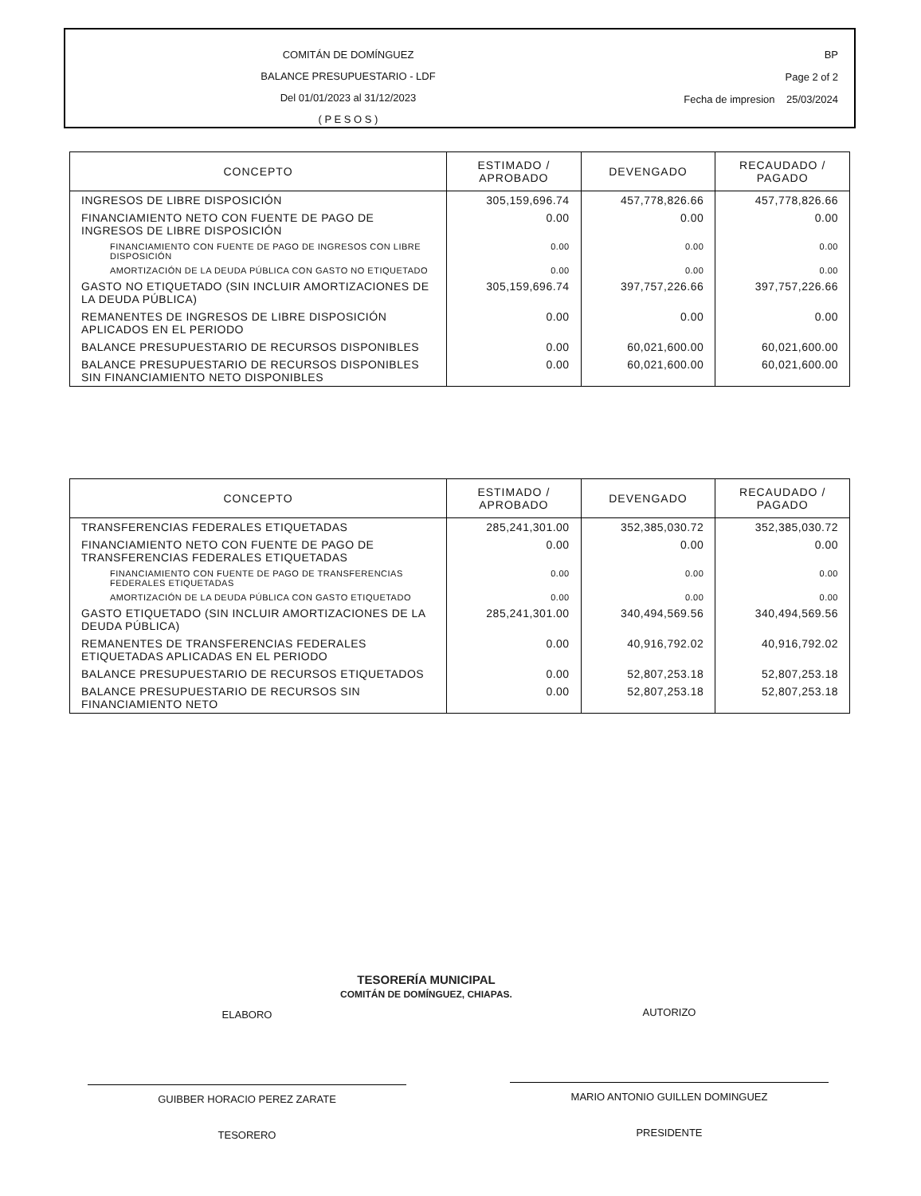COMITÁN DE DOMÍNGUEZ
BALANCE PRESUPUESTARIO - LDF
Del 01/01/2023 al 31/12/2023
( P E S O S )
BP
Page 2 of 2
Fecha de impresion 25/03/2024
| CONCEPTO | ESTIMADO / APROBADO | DEVENGADO | RECAUDADO / PAGADO |
| --- | --- | --- | --- |
| INGRESOS DE LIBRE DISPOSICIÓN | 305,159,696.74 | 457,778,826.66 | 457,778,826.66 |
| FINANCIAMIENTO NETO CON FUENTE DE PAGO DE INGRESOS DE LIBRE DISPOSICIÓN | 0.00 | 0.00 | 0.00 |
| FINANCIAMIENTO CON FUENTE DE PAGO DE INGRESOS CON LIBRE DISPOSICIÓN | 0.00 | 0.00 | 0.00 |
| AMORTIZACIÓN DE LA DEUDA PÚBLICA CON GASTO NO ETIQUETADO | 0.00 | 0.00 | 0.00 |
| GASTO NO ETIQUETADO (SIN INCLUIR AMORTIZACIONES DE LA DEUDA PÚBLICA) | 305,159,696.74 | 397,757,226.66 | 397,757,226.66 |
| REMANENTES DE INGRESOS DE LIBRE DISPOSICIÓN APLICADOS EN EL PERIODO | 0.00 | 0.00 | 0.00 |
| BALANCE PRESUPUESTARIO DE RECURSOS DISPONIBLES | 0.00 | 60,021,600.00 | 60,021,600.00 |
| BALANCE PRESUPUESTARIO DE RECURSOS DISPONIBLES SIN FINANCIAMIENTO NETO DISPONIBLES | 0.00 | 60,021,600.00 | 60,021,600.00 |
| CONCEPTO | ESTIMADO / APROBADO | DEVENGADO | RECAUDADO / PAGADO |
| --- | --- | --- | --- |
| TRANSFERENCIAS FEDERALES ETIQUETADAS | 285,241,301.00 | 352,385,030.72 | 352,385,030.72 |
| FINANCIAMIENTO NETO CON FUENTE DE PAGO DE TRANSFERENCIAS FEDERALES ETIQUETADAS | 0.00 | 0.00 | 0.00 |
| FINANCIAMIENTO CON FUENTE DE PAGO DE TRANSFERENCIAS FEDERALES ETIQUETADAS | 0.00 | 0.00 | 0.00 |
| AMORTIZACIÓN DE LA DEUDA PÚBLICA CON GASTO ETIQUETADO | 0.00 | 0.00 | 0.00 |
| GASTO ETIQUETADO (SIN INCLUIR AMORTIZACIONES DE LA DEUDA PÚBLICA) | 285,241,301.00 | 340,494,569.56 | 340,494,569.56 |
| REMANENTES DE TRANSFERENCIAS FEDERALES ETIQUETADAS APLICADAS EN EL PERIODO | 0.00 | 40,916,792.02 | 40,916,792.02 |
| BALANCE PRESUPUESTARIO DE RECURSOS ETIQUETADOS | 0.00 | 52,807,253.18 | 52,807,253.18 |
| BALANCE PRESUPUESTARIO DE RECURSOS SIN FINANCIAMIENTO NETO | 0.00 | 52,807,253.18 | 52,807,253.18 |
ELABORO
GUIBBER HORACIO PEREZ ZARATE
TESORERO
TESORERÍA MUNICIPAL
COMITÁN DE DOMÍNGUEZ, CHIAPAS.
AUTORIZO
MARIO ANTONIO GUILLEN DOMINGUEZ
PRESIDENTE